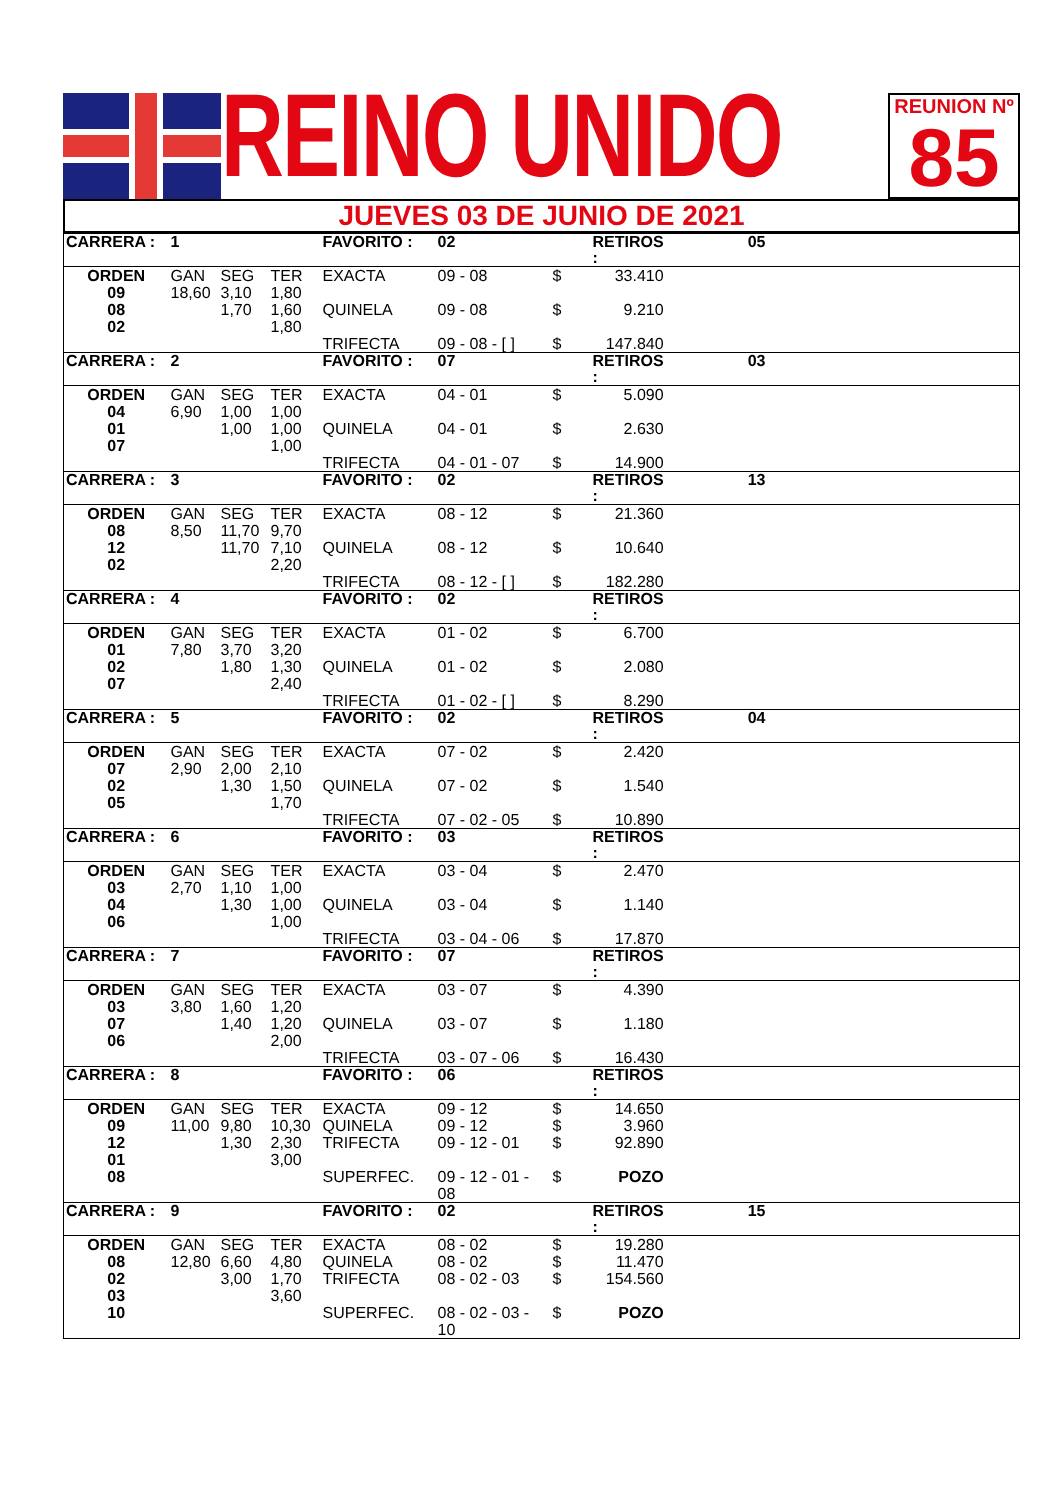REINO UNIDO
REUNION Nº
85
JUEVES 03 DE JUNIO DE 2021
| CARRERA : | 1 | | | FAVORITO : | 02 | | RETIROS : | | 05 |
| ORDEN 09 08 02 | GAN 18,60 | SEG 3,10 1,70 | TER 1,80 1,60 1,80 | EXACTA QUINELA TRIFECTA | 09 - 08 09 - 08 09 - 08 - [ ] | $ $ $ | 33.410 9.210 147.840 | | |
| CARRERA : | 2 | | | FAVORITO : | 07 | | RETIROS : | | 03 |
| ORDEN 04 01 07 | GAN 6,90 | SEG 1,00 1,00 | TER 1,00 1,00 1,00 | EXACTA QUINELA TRIFECTA | 04 - 01 04 - 01 04 - 01 - 07 | $ $ $ | 5.090 2.630 14.900 | | |
| CARRERA : | 3 | | | FAVORITO : | 02 | | RETIROS : | | 13 |
| ORDEN 08 12 02 | GAN 8,50 | SEG 11,70 11,70 | TER 9,70 7,10 2,20 | EXACTA QUINELA TRIFECTA | 08 - 12 08 - 12 08 - 12 - [ ] | $ $ $ | 21.360 10.640 182.280 | | |
| CARRERA : | 4 | | | FAVORITO : | 02 | | RETIROS : | | |
| ORDEN 01 02 07 | GAN 7,80 | SEG 3,70 1,80 | TER 3,20 1,30 2,40 | EXACTA QUINELA TRIFECTA | 01 - 02 01 - 02 01 - 02 - [ ] | $ $ $ | 6.700 2.080 8.290 | | |
| CARRERA : | 5 | | | FAVORITO : | 02 | | RETIROS : | | 04 |
| ORDEN 07 02 05 | GAN 2,90 | SEG 2,00 1,30 | TER 2,10 1,50 1,70 | EXACTA QUINELA TRIFECTA | 07 - 02 07 - 02 07 - 02 - 05 | $ $ $ | 2.420 1.540 10.890 | | |
| CARRERA : | 6 | | | FAVORITO : | 03 | | RETIROS : | | |
| ORDEN 03 04 06 | GAN 2,70 | SEG 1,10 1,30 | TER 1,00 1,00 1,00 | EXACTA QUINELA TRIFECTA | 03 - 04 03 - 04 03 - 04 - 06 | $ $ $ | 2.470 1.140 17.870 | | |
| CARRERA : | 7 | | | FAVORITO : | 07 | | RETIROS : | | |
| ORDEN 03 07 06 | GAN 3,80 | SEG 1,60 1,40 | TER 1,20 1,20 2,00 | EXACTA QUINELA TRIFECTA | 03 - 07 03 - 07 03 - 07 - 06 | $ $ $ | 4.390 1.180 16.430 | | |
| CARRERA : | 8 | | | FAVORITO : | 06 | | RETIROS : | | |
| ORDEN 09 12 01 08 | GAN 11,00 | SEG 9,80 1,30 | TER 10,30 2,30 3,00 | EXACTA QUINELA TRIFECTA SUPERFEC. | 09 - 12 09 - 12 09 - 12 - 01 09 - 12 - 01 - 08 | $ $ $ $ | 14.650 3.960 92.890 POZO | | |
| CARRERA : | 9 | | | FAVORITO : | 02 | | RETIROS : | | 15 |
| ORDEN 08 02 03 10 | GAN 12,80 | SEG 6,60 3,00 | TER 4,80 1,70 3,60 | EXACTA QUINELA TRIFECTA SUPERFEC. | 08 - 02 08 - 02 08 - 02 - 03 08 - 02 - 03 - 10 | $ $ $ $ | 19.280 11.470 154.560 POZO | | |